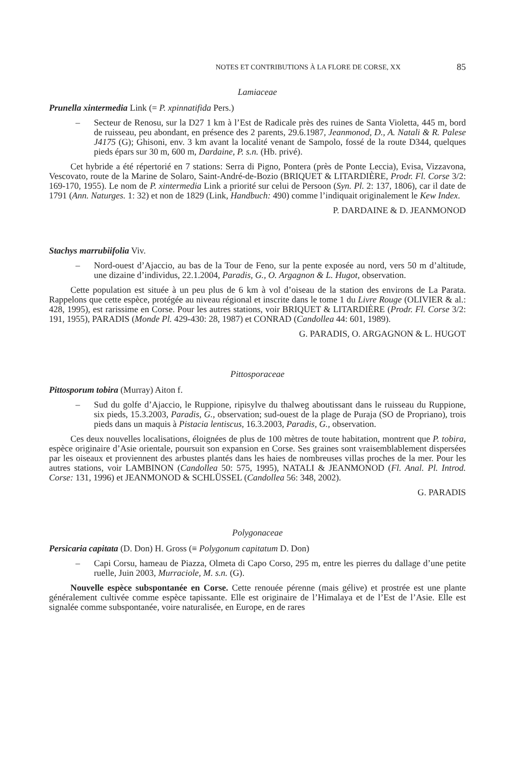NOTES ET CONTRIBUTIONS À LA FLORE DE CORSE, XX 85
Lamiaceae
Prunella xintermedia Link (= P. xpinnatifida Pers.)
– Secteur de Renosu, sur la D27 1 km à l’Est de Radicale près des ruines de Santa Violetta, 445 m, bord de ruisseau, peu abondant, en présence des 2 parents, 29.6.1987, Jeanmonod, D., A. Natali & R. Palese J4175 (G); Ghisoni, env. 3 km avant la localité venant de Sampolo, fossé de la route D344, quelques pieds épars sur 30 m, 600 m, Dardaine, P. s.n. (Hb. privé).
Cet hybride a été répertorié en 7 stations: Serra di Pigno, Pontera (près de Ponte Leccia), Evisa, Vizzavona, Vescovato, route de la Marine de Solaro, Saint-André-de-Bozio (BRIQUET & LITARDIÈRE, Prodr. Fl. Corse 3/2: 169-170, 1955). Le nom de P. xintermedia Link a priorité sur celui de Persoon (Syn. Pl. 2: 137, 1806), car il date de 1791 (Ann. Naturges. 1: 32) et non de 1829 (Link, Handbuch: 490) comme l’indiquait originalement le Kew Index.
P. DARDAINE & D. JEANMONOD
Stachys marrubiifolia Viv.
– Nord-ouest d’Ajaccio, au bas de la Tour de Feno, sur la pente exposée au nord, vers 50 m d’altitude, une dizaine d’individus, 22.1.2004, Paradis, G., O. Argagnon & L. Hugot, observation.
Cette population est située à un peu plus de 6 km à vol d’oiseau de la station des environs de La Parata. Rappelons que cette espèce, protégée au niveau régional et inscrite dans le tome 1 du Livre Rouge (OLIVIER & al.: 428, 1995), est rarissime en Corse. Pour les autres stations, voir BRIQUET & LITARDIÈRE (Prodr. Fl. Corse 3/2: 191, 1955), PARADIS (Monde Pl. 429-430: 28, 1987) et CONRAD (Candollea 44: 601, 1989).
G. PARADIS, O. ARGAGNON & L. HUGOT
Pittosporaceae
Pittosporum tobira (Murray) Aiton f.
– Sud du golfe d’Ajaccio, le Ruppione, ripisylve du thalweg aboutissant dans le ruisseau du Ruppione, six pieds, 15.3.2003, Paradis, G., observation; sud-ouest de la plage de Puraja (SO de Propriano), trois pieds dans un maquis à Pistacia lentiscus, 16.3.2003, Paradis, G., observation.
Ces deux nouvelles localisations, éloignées de plus de 100 mètres de toute habitation, montrent que P. tobira, espèce originaire d’Asie orientale, poursuit son expansion en Corse. Ses graines sont vraisemblablement dispersées par les oiseaux et proviennent des arbustes plantés dans les haies de nombreuses villas proches de la mer. Pour les autres stations, voir LAMBINON (Candollea 50: 575, 1995), NATALI & JEANMONOD (Fl. Anal. Pl. Introd. Corse: 131, 1996) et JEANMONOD & SCHLÜSSEL (Candollea 56: 348, 2002).
G. PARADIS
Polygonaceae
Persicaria capitata (D. Don) H. Gross (≡ Polygonum capitatum D. Don)
– Capi Corsu, hameau de Piazza, Olmeta di Capo Corso, 295 m, entre les pierres du dallage d’une petite ruelle, Juin 2003, Murraciole, M. s.n. (G).
Nouvelle espèce subspontanée en Corse. Cette renouée pérenne (mais gélive) et prostrée est une plante généralement cultivée comme espèce tapissante. Elle est originaire de l’Himalaya et de l’Est de l’Asie. Elle est signalée comme subspontanée, voire naturalisée, en Europe, en de rares